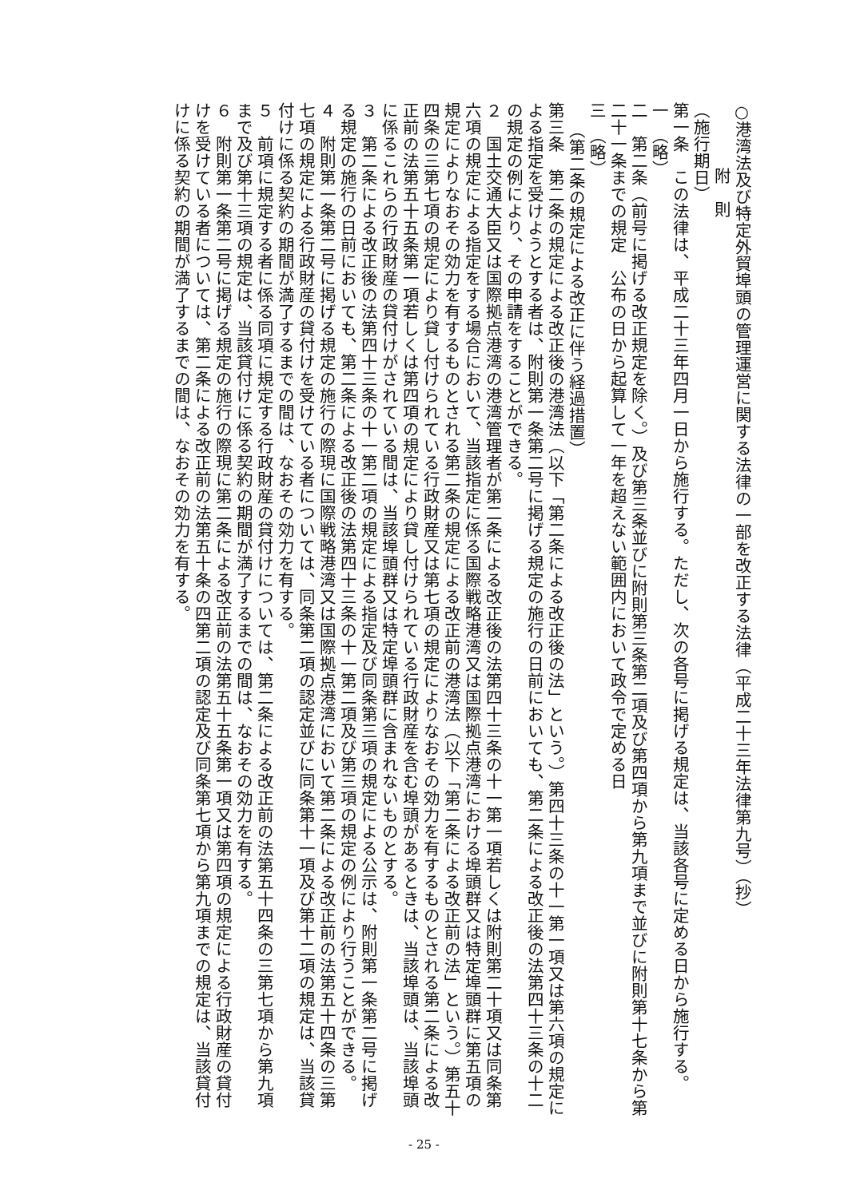○港湾法及び特定外貿埠頭の管理運営に関する法律の一部を改正する法律（平成二十三年法律第九号）（抄）
附　則
（施行期日）
第一条　この法律は、平成二十三年四月一日から施行する。ただし、次の各号に掲げる規定は、当該各号に定める日から施行する。
一　（略）
二　第二条（前号に掲げる改正規定を除く。）及び第三条並びに附則第三条第二項及び第四項から第九項まで並びに附則第十七条から第二十一条までの規定　公布の日から起算して一年を超えない範囲内において政令で定める日
三　（略）
（第二条の規定による改正に伴う経過措置）
第三条　第二条の規定による改正後の港湾法（以下「第二条による改正後の法」という。）第四十三条の十一第一項又は第六項の規定による指定を受けようとする者は、附則第一条第二号に掲げる規定の施行の日前においても、第二条による改正後の法第四十三条の十二の規定の例により、その申請をすることができる。
２　国土交通大臣又は国際拠点港湾の港湾管理者が第二条による改正後の法第四十三条の十一第一項若しくは附則第二十項又は同条第六項の規定による指定をする場合において、当該指定に係る国際戦略港湾又は国際拠点港湾における埠頭群又は特定埠頭群に第五項の規定によりなおその効力を有するものとされる第二条の規定による改正前の港湾法（以下「第二条による改正前の法」という。）第五十四条の三第七項の規定により貸し付けられている行政財産又は第七項の規定によりなおその効力を有するものとされる第二条による改正前の法第五十五条第一項若しくは第四項の規定により貸し付けられている行政財産を含む埠頭があるときは、当該埠頭は、当該埠頭に係るこれらの行政財産の貸付けがされている間は、当該埠頭群又は特定埠頭群に含まれないものとする。
３　第二条による改正後の法第四十三条の十一第二項の規定による指定及び同条第三項の規定による公示は、附則第一条第二号に掲げる規定の施行の日前においても、第二条による改正後の法第四十三条の十一第二項及び第三項の規定の例により行うことができる。
４　附則第一条第二号に掲げる規定の施行の際現に国際戦略港湾又は国際拠点港湾において第二条による改正前の法第五十四条の三第七項の規定による行政財産の貸付けを受けている者については、同条第二項の認定並びに同条第十一項及び第十二項の規定は、当該貸付けに係る契約の期間が満了するまでの間は、なおその効力を有する。
５　前項に規定する者に係る同項に規定する行政財産の貸付けについては、第二条による改正前の法第五十四条の三第七項から第九項まで及び第十三項の規定は、当該貸付けに係る契約の期間が満了するまでの間は、なおその効力を有する。
６　附則第一条第二号に掲げる規定の施行の際現に第二条による改正前の法第五十五条第一項又は第四項の規定による行政財産の貸付けを受けている者については、第二条による改正前の法第五十条の四第二項の認定及び同条第七項から第九項までの規定は、当該貸付けに係る契約の期間が満了するまでの間は、なおその効力を有する。
- 25 -